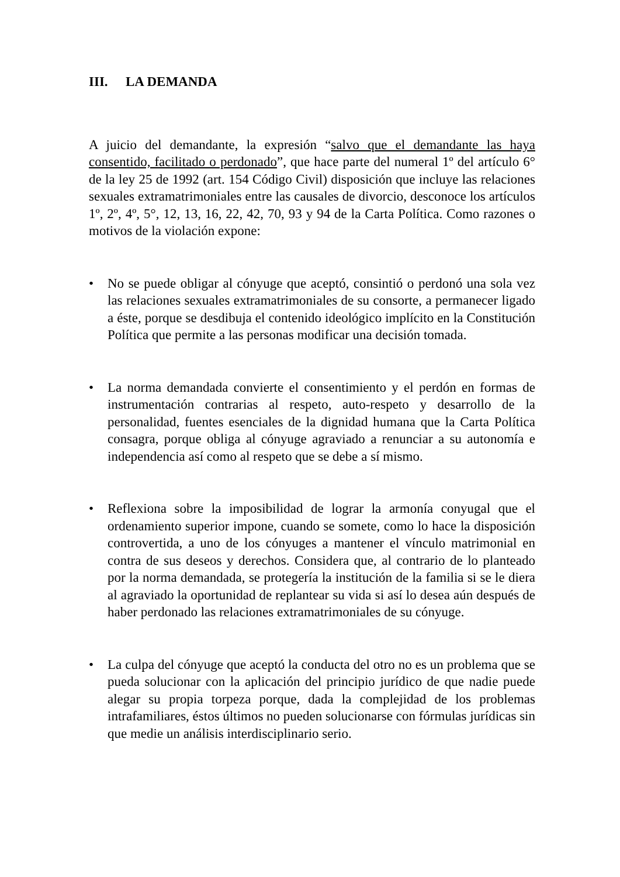III. LA DEMANDA
A juicio del demandante, la expresión “salvo que el demandante las haya consentido, facilitado o perdonado”, que hace parte del numeral 1º del artículo 6° de la ley 25 de 1992 (art. 154 Código Civil) disposición que incluye las relaciones sexuales extramatrimoniales entre las causales de divorcio, desconoce los artículos 1º, 2º, 4º, 5°, 12, 13, 16, 22, 42, 70, 93 y 94 de la Carta Política. Como razones o motivos de la violación expone:
• No se puede obligar al cónyuge que aceptó, consintió o perdonó una sola vez las relaciones sexuales extramatrimoniales de su consorte, a permanecer ligado a éste, porque se desdibuja el contenido ideológico implícito en la Constitución Política que permite a las personas modificar una decisión tomada.
• La norma demandada convierte el consentimiento y el perdón en formas de instrumentación contrarias al respeto, auto-respeto y desarrollo de la personalidad, fuentes esenciales de la dignidad humana que la Carta Política consagra, porque obliga al cónyuge agraviado a renunciar a su autonomía e independencia así como al respeto que se debe a sí mismo.
• Reflexiona sobre la imposibilidad de lograr la armonía conyugal que el ordenamiento superior impone, cuando se somete, como lo hace la disposición controvertida, a uno de los cónyuges a mantener el vínculo matrimonial en contra de sus deseos y derechos. Considera que, al contrario de lo planteado por la norma demandada, se protegería la institución de la familia si se le diera al agraviado la oportunidad de replantear su vida si así lo desea aún después de haber perdonado las relaciones extramatrimoniales de su cónyuge.
• La culpa del cónyuge que aceptó la conducta del otro no es un problema que se pueda solucionar con la aplicación del principio jurídico de que nadie puede alegar su propia torpeza porque, dada la complejidad de los problemas intrafamiliares, éstos últimos no pueden solucionarse con fórmulas jurídicas sin que medie un análisis interdisciplinario serio.